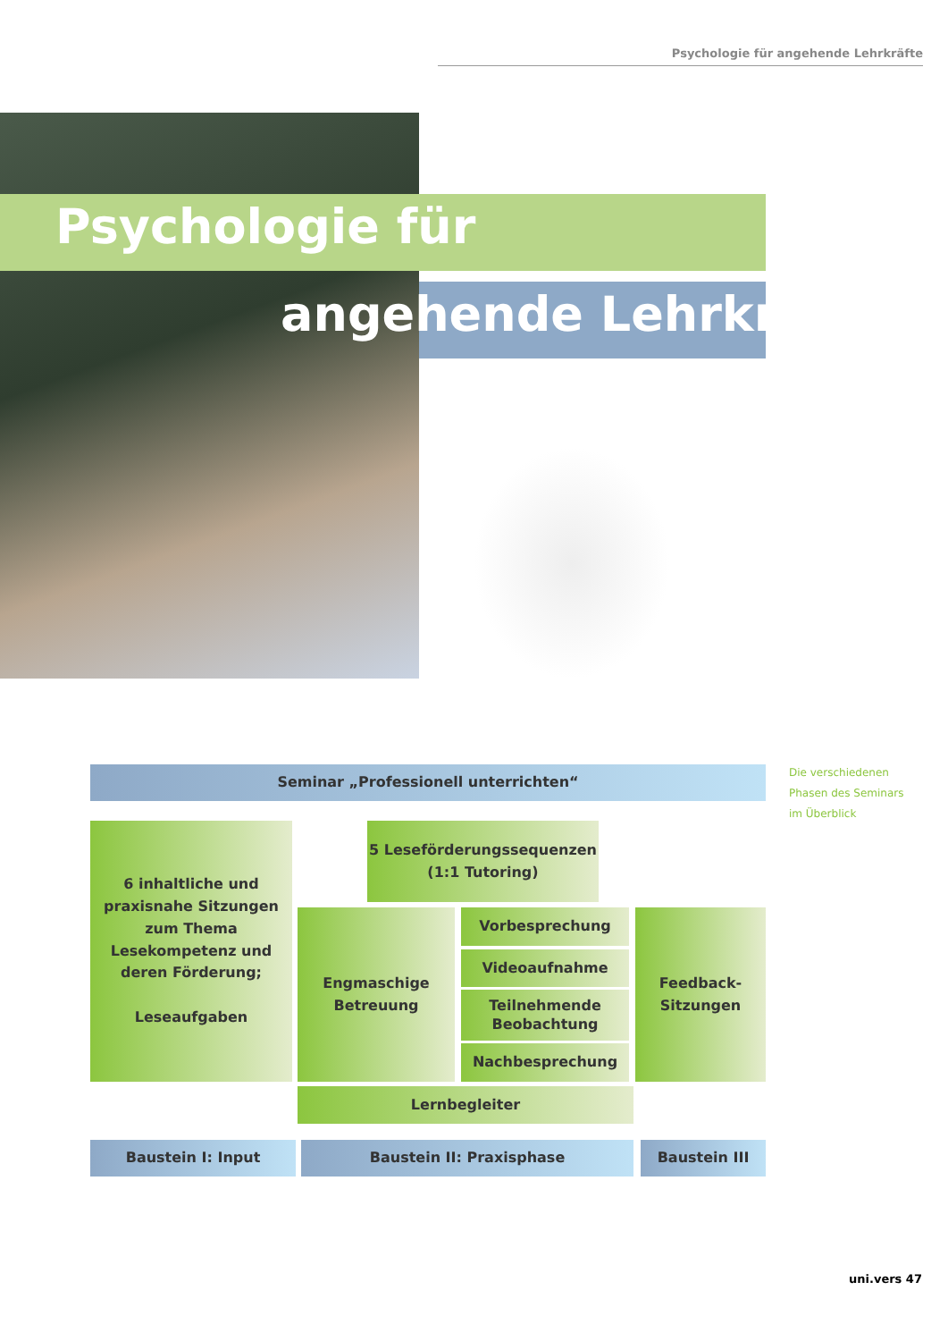Psychologie für angehende Lehrkräfte
Psychologie für
angehende Lehrkräfte
Seminar „Professionell unterrichten“
Die verschiedenen
Phasen des Seminars
im Überblick
6 inhaltliche und
praxisnahe Sitzungen
zum Thema
Lesekompetenz und
deren Förderung;
Leseaufgaben
5 Leseförderungssequenzen
(1:1 Tutoring)
Engmaschige
Betreuung
Vorbesprechung
Videoaufnahme
Teilnehmende
Beobachtung
Nachbesprechung
Feedback-
Sitzungen
Lernbegleiter
Baustein I: Input Baustein II: Praxisphase Baustein III
uni.vers 47